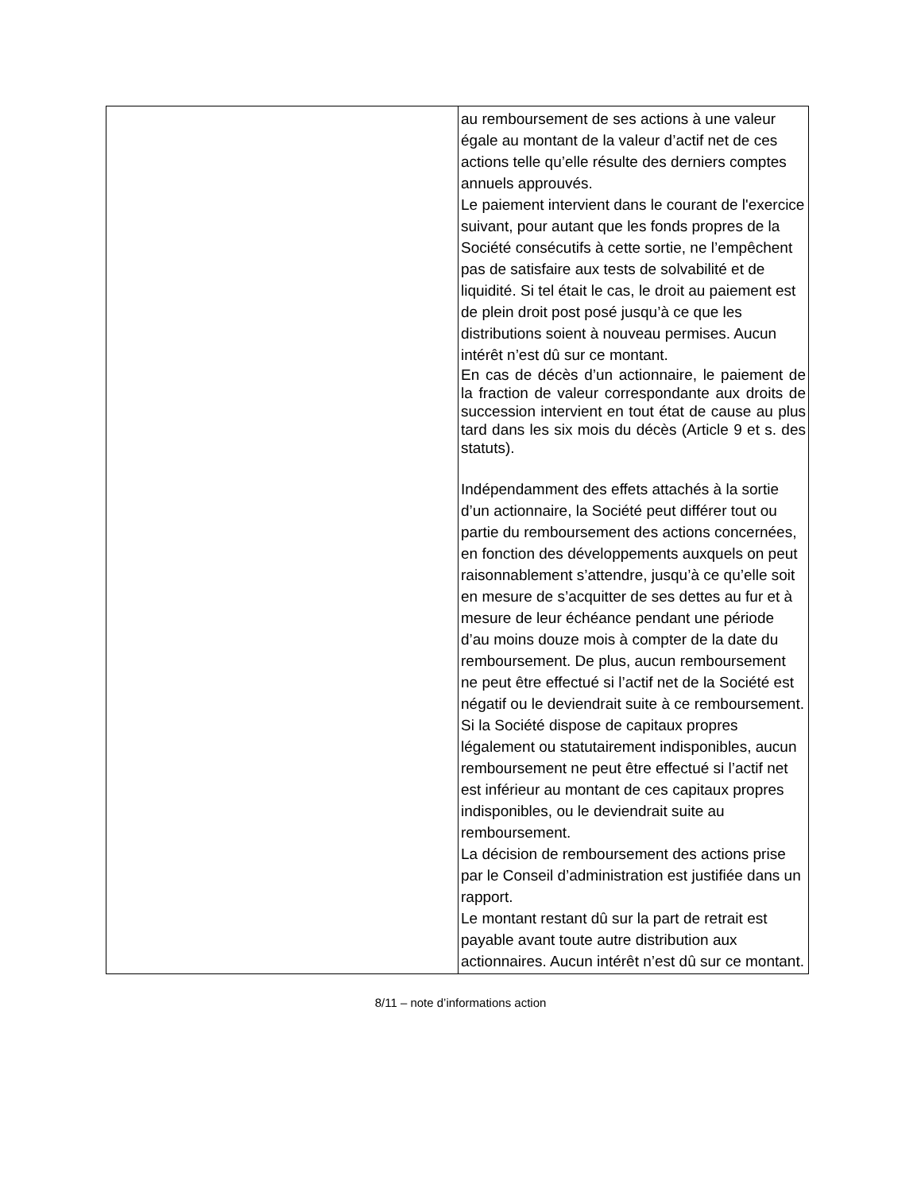| | au remboursement de ses actions à une valeur égale au montant de la valeur d’actif net de ces actions telle qu’elle résulte des derniers comptes annuels approuvés. Le paiement intervient dans le courant de l'exercice suivant, pour autant que les fonds propres de la Société consécutifs à cette sortie, ne l’empêchent pas de satisfaire aux tests de solvabilité et de liquidité. Si tel était le cas, le droit au paiement est de plein droit post posé jusqu’à ce que les distributions soient à nouveau permises. Aucun intérêt n’est dû sur ce montant. En cas de décès d’un actionnaire, le paiement de la fraction de valeur correspondante aux droits de succession intervient en tout état de cause au plus tard dans les six mois du décès (Article 9 et s. des statuts). Indépendamment des effets attachés à la sortie d’un actionnaire, la Société peut différer tout ou partie du remboursement des actions concernées, en fonction des développements auxquels on peut raisonnablement s’attendre, jusqu’à ce qu’elle soit en mesure de s’acquitter de ses dettes au fur et à mesure de leur échéance pendant une période d’au moins douze mois à compter de la date du remboursement. De plus, aucun remboursement ne peut être effectué si l’actif net de la Société est négatif ou le deviendrait suite à ce remboursement. Si la Société dispose de capitaux propres légalement ou statutairement indisponibles, aucun remboursement ne peut être effectué si l’actif net est inférieur au montant de ces capitaux propres indisponibles, ou le deviendrait suite au remboursement. La décision de remboursement des actions prise par le Conseil d’administration est justifiée dans un rapport. Le montant restant dû sur la part de retrait est payable avant toute autre distribution aux actionnaires. Aucun intérêt n’est dû sur ce montant. |
8/11 – note d’informations action